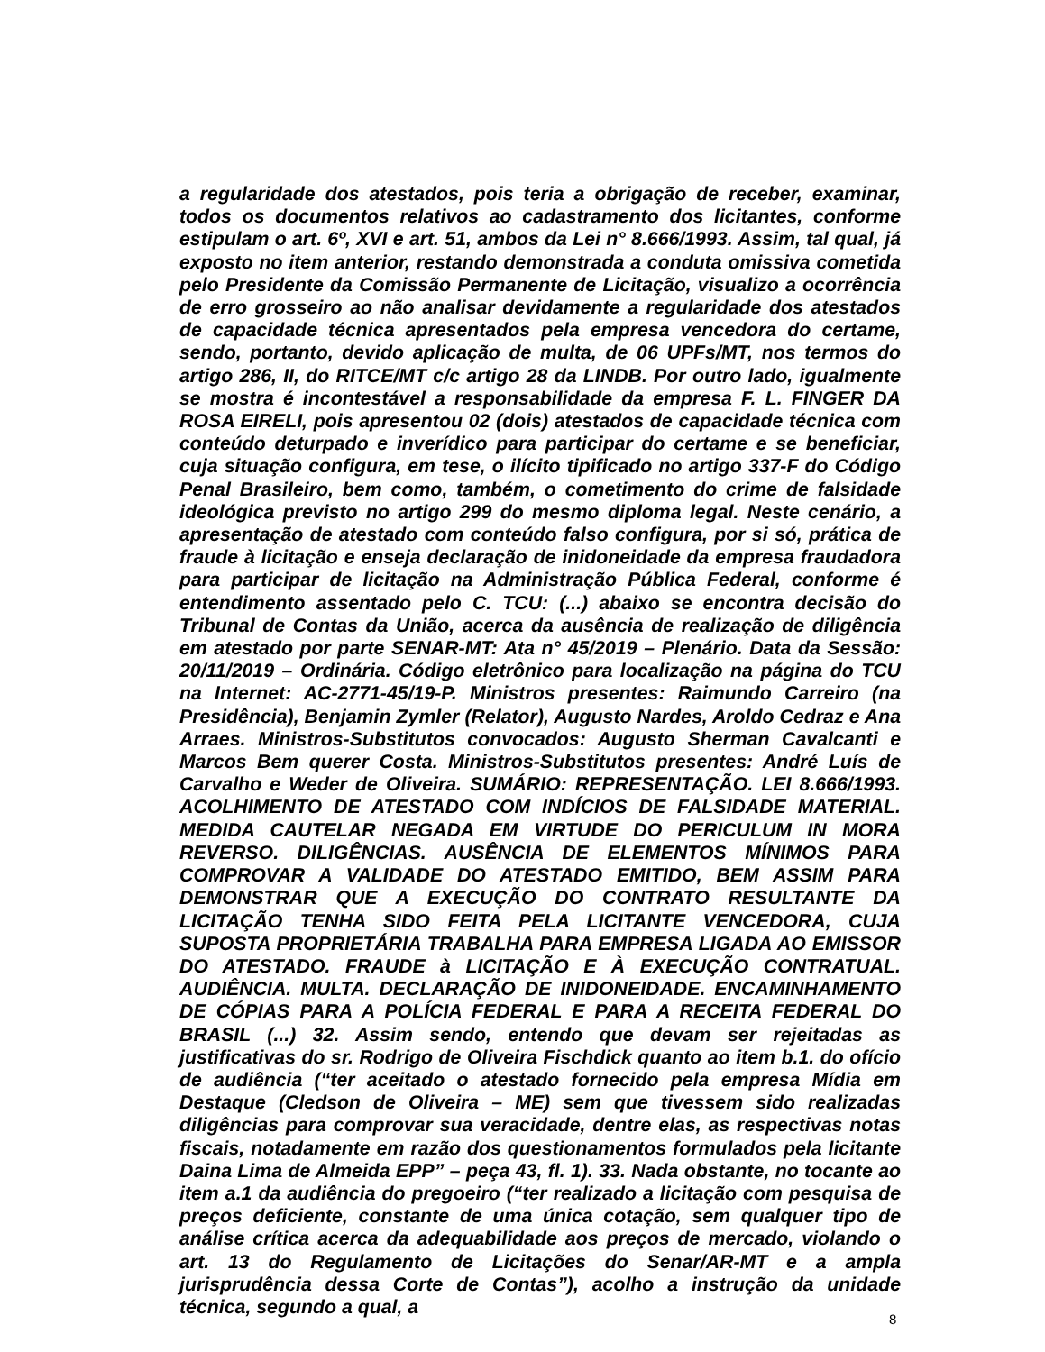a regularidade dos atestados, pois teria a obrigação de receber, examinar, todos os documentos relativos ao cadastramento dos licitantes, conforme estipulam o art. 6º, XVI e art. 51, ambos da Lei n° 8.666/1993. Assim, tal qual, já exposto no item anterior, restando demonstrada a conduta omissiva cometida pelo Presidente da Comissão Permanente de Licitação, visualizo a ocorrência de erro grosseiro ao não analisar devidamente a regularidade dos atestados de capacidade técnica apresentados pela empresa vencedora do certame, sendo, portanto, devido aplicação de multa, de 06 UPFs/MT, nos termos do artigo 286, II, do RITCE/MT c/c artigo 28 da LINDB. Por outro lado, igualmente se mostra é incontestável a responsabilidade da empresa F. L. FINGER DA ROSA EIRELI, pois apresentou 02 (dois) atestados de capacidade técnica com conteúdo deturpado e inverídico para participar do certame e se beneficiar, cuja situação configura, em tese, o ilícito tipificado no artigo 337-F do Código Penal Brasileiro, bem como, também, o cometimento do crime de falsidade ideológica previsto no artigo 299 do mesmo diploma legal. Neste cenário, a apresentação de atestado com conteúdo falso configura, por si só, prática de fraude à licitação e enseja declaração de inidoneidade da empresa fraudadora para participar de licitação na Administração Pública Federal, conforme é entendimento assentado pelo C. TCU: (...) abaixo se encontra decisão do Tribunal de Contas da União, acerca da ausência de realização de diligência em atestado por parte SENAR-MT: Ata n° 45/2019 – Plenário. Data da Sessão: 20/11/2019 – Ordinária. Código eletrônico para localização na página do TCU na Internet: AC-2771-45/19-P. Ministros presentes: Raimundo Carreiro (na Presidência), Benjamin Zymler (Relator), Augusto Nardes, Aroldo Cedraz e Ana Arraes. Ministros-Substitutos convocados: Augusto Sherman Cavalcanti e Marcos Bem querer Costa. Ministros-Substitutos presentes: André Luís de Carvalho e Weder de Oliveira. SUMÁRIO: REPRESENTAÇÃO. LEI 8.666/1993. ACOLHIMENTO DE ATESTADO COM INDÍCIOS DE FALSIDADE MATERIAL. MEDIDA CAUTELAR NEGADA EM VIRTUDE DO PERICULUM IN MORA REVERSO. DILIGÊNCIAS. AUSÊNCIA DE ELEMENTOS MÍNIMOS PARA COMPROVAR A VALIDADE DO ATESTADO EMITIDO, BEM ASSIM PARA DEMONSTRAR QUE A EXECUÇÃO DO CONTRATO RESULTANTE DA LICITAÇÃO TENHA SIDO FEITA PELA LICITANTE VENCEDORA, CUJA SUPOSTA PROPRIETÁRIA TRABALHA PARA EMPRESA LIGADA AO EMISSOR DO ATESTADO. FRAUDE à LICITAÇÃO E À EXECUÇÃO CONTRATUAL. AUDIÊNCIA. MULTA. DECLARAÇÃO DE INIDONEIDADE. ENCAMINHAMENTO DE CÓPIAS PARA A POLÍCIA FEDERAL E PARA A RECEITA FEDERAL DO BRASIL (...) 32. Assim sendo, entendo que devam ser rejeitadas as justificativas do sr. Rodrigo de Oliveira Fischdick quanto ao item b.1. do ofício de audiência (“ter aceitado o atestado fornecido pela empresa Mídia em Destaque (Cledson de Oliveira – ME) sem que tivessem sido realizadas diligências para comprovar sua veracidade, dentre elas, as respectivas notas fiscais, notadamente em razão dos questionamentos formulados pela licitante Daina Lima de Almeida EPP” – peça 43, fl. 1). 33. Nada obstante, no tocante ao item a.1 da audiência do pregoeiro (“ter realizado a licitação com pesquisa de preços deficiente, constante de uma única cotação, sem qualquer tipo de análise crítica acerca da adequabilidade aos preços de mercado, violando o art. 13 do Regulamento de Licitações do Senar/AR-MT e a ampla jurisprudência dessa Corte de Contas”), acolho a instrução da unidade técnica, segundo a qual, a
8